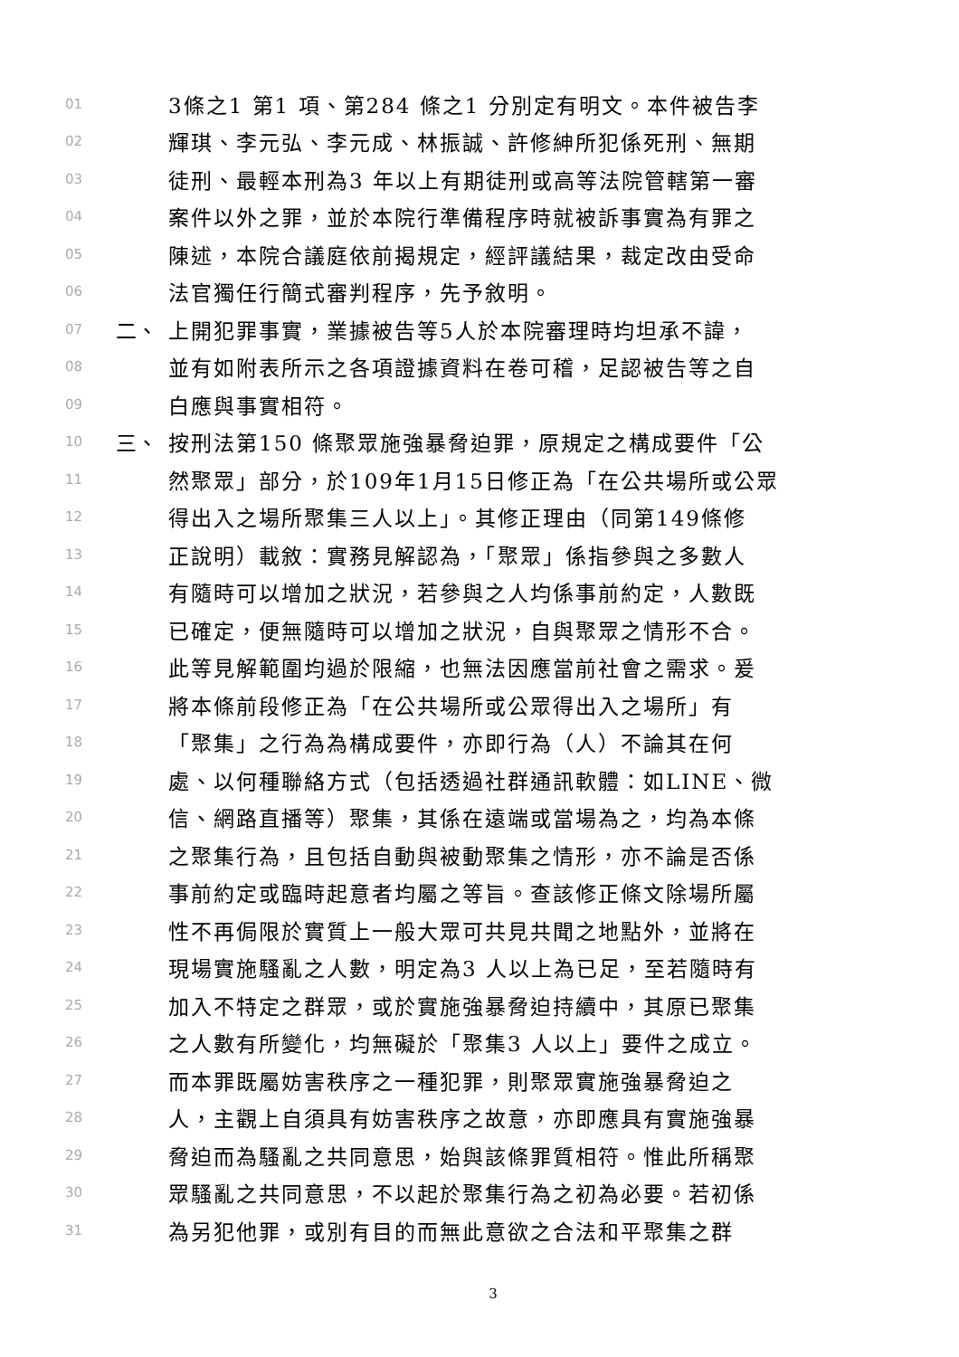01 3條之1 第1 項、第284 條之1 分別定有明文。本件被告李
02 輝琪、李元弘、李元成、林振誠、許修紳所犯係死刑、無期
03 徒刑、最輕本刑為3 年以上有期徒刑或高等法院管轄第一審
04 案件以外之罪，並於本院行準備程序時就被訴事實為有罪之
05 陳述，本院合議庭依前揭規定，經評議結果，裁定改由受命
06 法官獨任行簡式審判程序，先予敘明。
07 二、 上開犯罪事實，業據被告等5人於本院審理時均坦承不諱，
08 並有如附表所示之各項證據資料在卷可稽，足認被告等之自
09 白應與事實相符。
10 三、 按刑法第150 條聚眾施強暴脅迫罪，原規定之構成要件「公
11 然聚眾」部分，於109年1月15日修正為「在公共場所或公眾
12 得出入之場所聚集三人以上」。其修正理由（同第149條修
13 正說明）載敘：實務見解認為，「聚眾」係指參與之多數人
14 有隨時可以增加之狀況，若參與之人均係事前約定，人數既
15 已確定，便無隨時可以增加之狀況，自與聚眾之情形不合。
16 此等見解範圍均過於限縮，也無法因應當前社會之需求。爰
17 將本條前段修正為「在公共場所或公眾得出入之場所」有
18 「聚集」之行為為構成要件，亦即行為（人）不論其在何
19 處、以何種聯絡方式（包括透過社群通訊軟體：如LINE、微
20 信、網路直播等）聚集，其係在遠端或當場為之，均為本條
21 之聚集行為，且包括自動與被動聚集之情形，亦不論是否係
22 事前約定或臨時起意者均屬之等旨。查該修正條文除場所屬
23 性不再侷限於實質上一般大眾可共見共聞之地點外，並將在
24 現場實施騷亂之人數，明定為3 人以上為已足，至若隨時有
25 加入不特定之群眾，或於實施強暴脅迫持續中，其原已聚集
26 之人數有所變化，均無礙於「聚集3 人以上」要件之成立。
27 而本罪既屬妨害秩序之一種犯罪，則聚眾實施強暴脅迫之
28 人，主觀上自須具有妨害秩序之故意，亦即應具有實施強暴
29 脅迫而為騷亂之共同意思，始與該條罪質相符。惟此所稱聚
30 眾騷亂之共同意思，不以起於聚集行為之初為必要。若初係
31 為另犯他罪，或別有目的而無此意欲之合法和平聚集之群
3